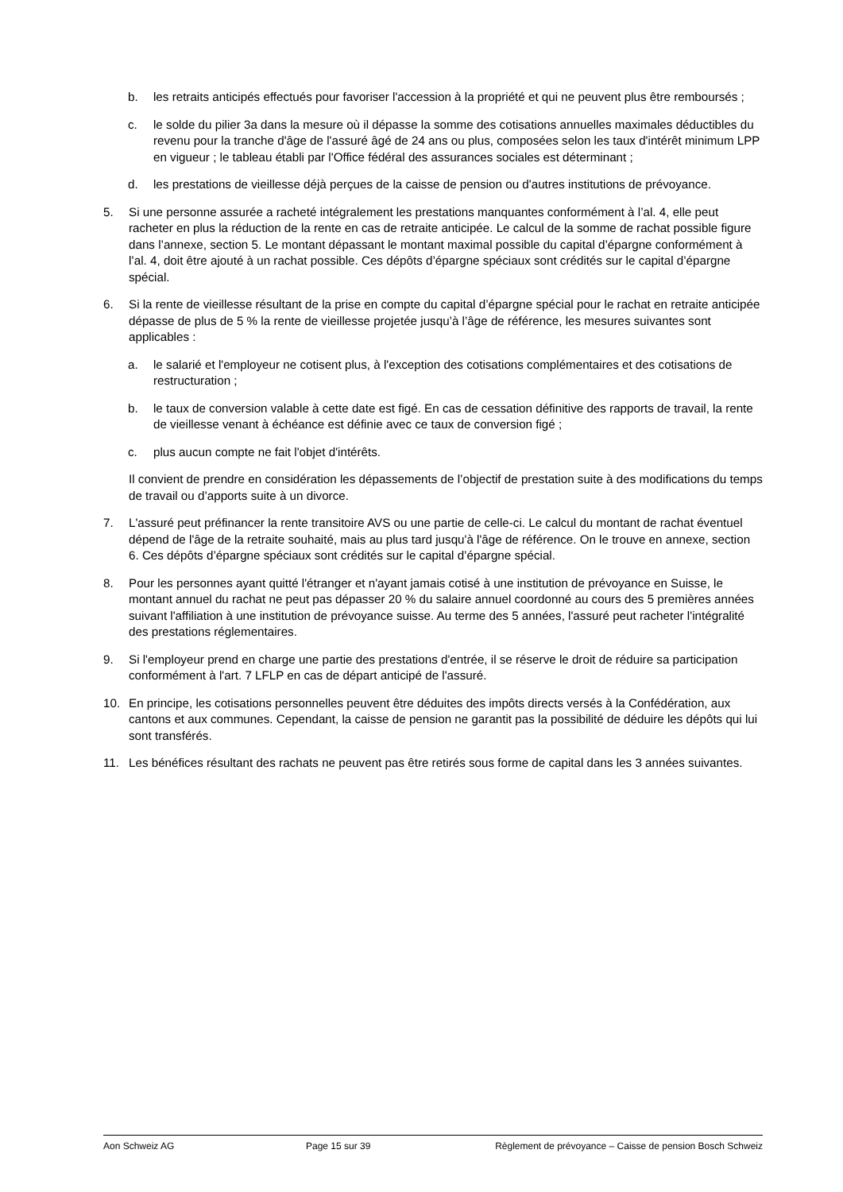b. les retraits anticipés effectués pour favoriser l'accession à la propriété et qui ne peuvent plus être remboursés ;
c. le solde du pilier 3a dans la mesure où il dépasse la somme des cotisations annuelles maximales déductibles du revenu pour la tranche d'âge de l'assuré âgé de 24 ans ou plus, composées selon les taux d'intérêt minimum LPP en vigueur ; le tableau établi par l'Office fédéral des assurances sociales est déterminant ;
d. les prestations de vieillesse déjà perçues de la caisse de pension ou d'autres institutions de prévoyance.
5. Si une personne assurée a racheté intégralement les prestations manquantes conformément à l’al. 4, elle peut racheter en plus la réduction de la rente en cas de retraite anticipée. Le calcul de la somme de rachat possible figure dans l’annexe, section 5. Le montant dépassant le montant maximal possible du capital d’épargne conformément à l’al. 4, doit être ajouté à un rachat possible. Ces dépôts d’épargne spéciaux sont crédités sur le capital d’épargne spécial.
6. Si la rente de vieillesse résultant de la prise en compte du capital d’épargne spécial pour le rachat en retraite anticipée dépasse de plus de 5 % la rente de vieillesse projetée jusqu’à l’âge de référence, les mesures suivantes sont applicables :
a. le salarié et l'employeur ne cotisent plus, à l'exception des cotisations complémentaires et des cotisations de restructuration ;
b. le taux de conversion valable à cette date est figé. En cas de cessation définitive des rapports de travail, la rente de vieillesse venant à échéance est définie avec ce taux de conversion figé ;
c. plus aucun compte ne fait l'objet d'intérêts.
Il convient de prendre en considération les dépassements de l’objectif de prestation suite à des modifications du temps de travail ou d’apports suite à un divorce.
7. L'assuré peut préfinancer la rente transitoire AVS ou une partie de celle-ci. Le calcul du montant de rachat éventuel dépend de l'âge de la retraite souhaité, mais au plus tard jusqu'à l'âge de référence. On le trouve en annexe, section 6. Ces dépôts d’épargne spéciaux sont crédités sur le capital d’épargne spécial.
8. Pour les personnes ayant quitté l'étranger et n'ayant jamais cotisé à une institution de prévoyance en Suisse, le montant annuel du rachat ne peut pas dépasser 20 % du salaire annuel coordonné au cours des 5 premières années suivant l'affiliation à une institution de prévoyance suisse. Au terme des 5 années, l'assuré peut racheter l'intégralité des prestations réglementaires.
9. Si l'employeur prend en charge une partie des prestations d'entrée, il se réserve le droit de réduire sa participation conformément à l'art. 7 LFLP en cas de départ anticipé de l'assuré.
10. En principe, les cotisations personnelles peuvent être déduites des impôts directs versés à la Confédération, aux cantons et aux communes. Cependant, la caisse de pension ne garantit pas la possibilité de déduire les dépôts qui lui sont transférés.
11. Les bénéfices résultant des rachats ne peuvent pas être retirés sous forme de capital dans les 3 années suivantes.
Aon Schweiz AG Page 15 sur 39 Règlement de prévoyance – Caisse de pension Bosch Schweiz